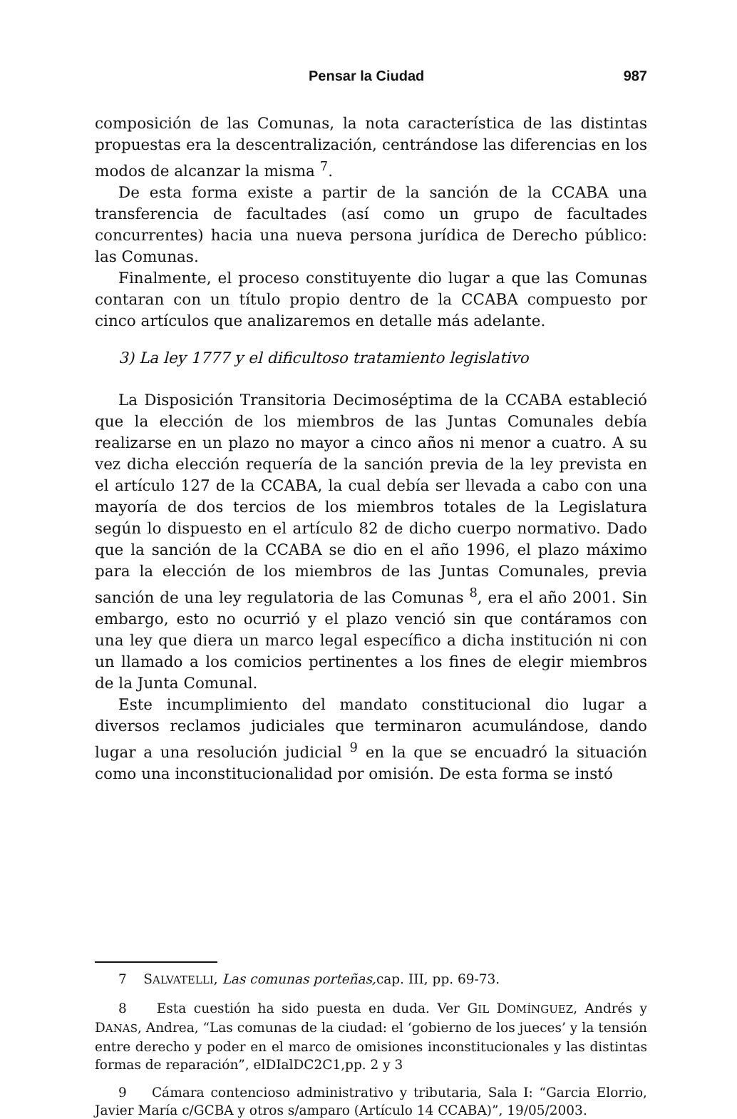Pensar la Ciudad 987
composición de las Comunas, la nota característica de las distintas propuestas era la descentralización, centrándose las diferencias en los modos de alcanzar la misma <sup>7</sup>.
De esta forma existe a partir de la sanción de la CCABA una transferencia de facultades (así como un grupo de facultades concurrentes) hacia una nueva persona jurídica de Derecho público: las Comunas.
Finalmente, el proceso constituyente dio lugar a que las Comunas contaran con un título propio dentro de la CCABA compuesto por cinco artículos que analizaremos en detalle más adelante.
3) La ley 1777 y el dificultoso tratamiento legislativo
La Disposición Transitoria Decimoséptima de la CCABA estableció que la elección de los miembros de las Juntas Comunales debía realizarse en un plazo no mayor a cinco años ni menor a cuatro. A su vez dicha elección requería de la sanción previa de la ley prevista en el artículo 127 de la CCABA, la cual debía ser llevada a cabo con una mayoría de dos tercios de los miembros totales de la Legislatura según lo dispuesto en el artículo 82 de dicho cuerpo normativo. Dado que la sanción de la CCABA se dio en el año 1996, el plazo máximo para la elección de los miembros de las Juntas Comunales, previa sanción de una ley regulatoria de las Comunas <sup>8</sup>, era el año 2001. Sin embargo, esto no ocurrió y el plazo venció sin que contáramos con una ley que diera un marco legal específico a dicha institución ni con un llamado a los comicios pertinentes a los fines de elegir miembros de la Junta Comunal.
Este incumplimiento del mandato constitucional dio lugar a diversos reclamos judiciales que terminaron acumulándose, dando lugar a una resolución judicial <sup>9</sup> en la que se encuadró la situación como una inconstitucionalidad por omisión. De esta forma se instó
7 SALVATELLI, Las comunas porteñas, cap. III, pp. 69-73.
8 Esta cuestión ha sido puesta en duda. Ver GIL DOMÍNGUEZ, Andrés y DANAS, Andrea, “Las comunas de la ciudad: el ‘gobierno de los jueces’ y la tensión entre derecho y poder en el marco de omisiones inconstitucionales y las distintas formas de reparación”, elDIalDC2C1,pp. 2 y 3
9 Cámara contencioso administrativo y tributaria, Sala I: “Garcia Elorrio, Javier María c/GCBA y otros s/amparo (Artículo 14 CCABA)”, 19/05/2003.